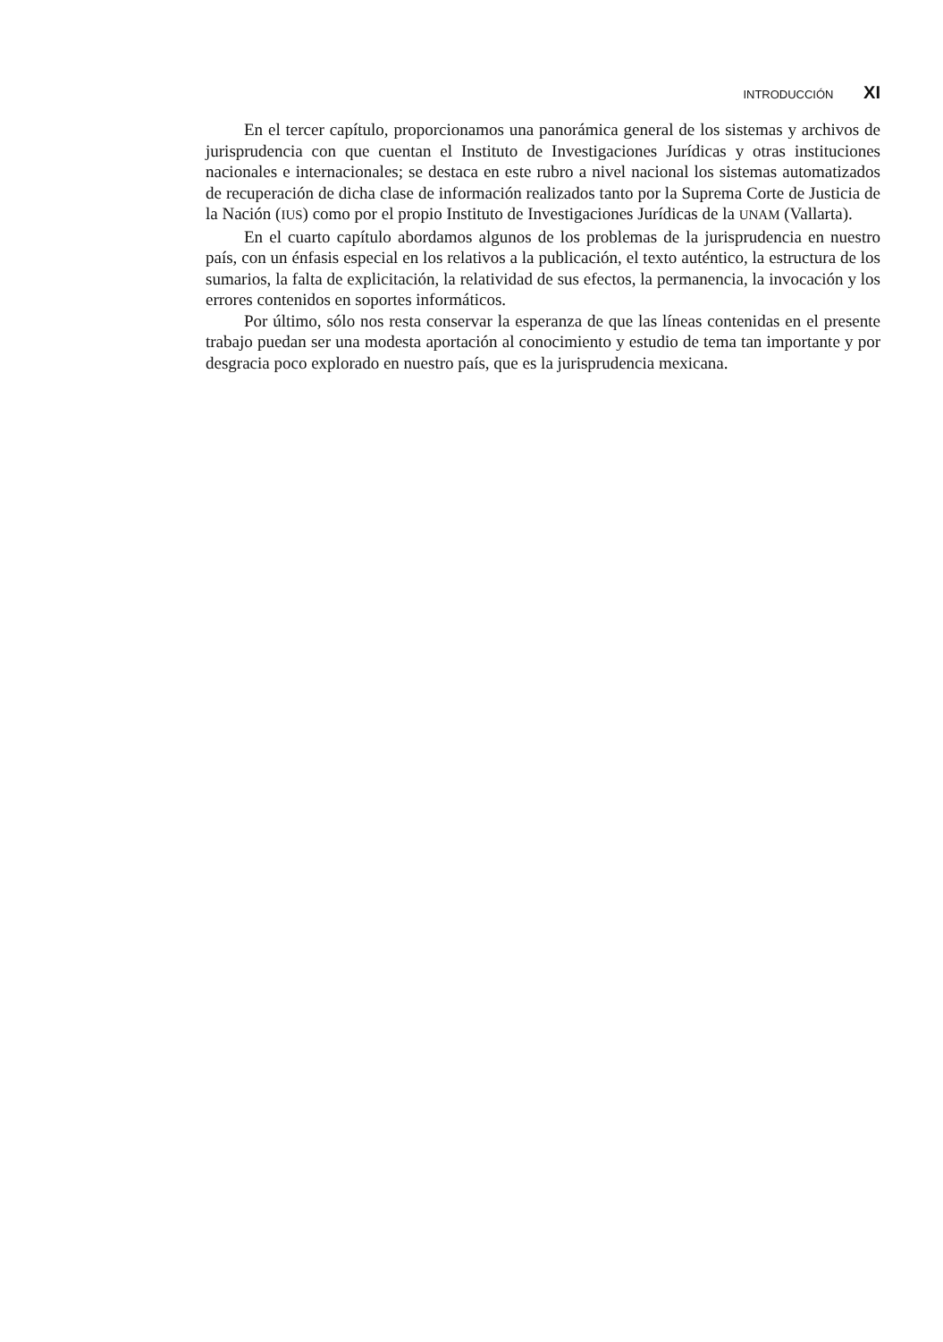INTRODUCCIÓN XI
En el tercer capítulo, proporcionamos una panorámica general de los sistemas y archivos de jurisprudencia con que cuentan el Instituto de Investigaciones Jurídicas y otras instituciones nacionales e internacionales; se destaca en este rubro a nivel nacional los sistemas automatizados de recuperación de dicha clase de información realizados tanto por la Suprema Corte de Justicia de la Nación (IUS) como por el propio Instituto de Investigaciones Jurídicas de la UNAM (Vallarta).
En el cuarto capítulo abordamos algunos de los problemas de la jurisprudencia en nuestro país, con un énfasis especial en los relativos a la publicación, el texto auténtico, la estructura de los sumarios, la falta de explicitación, la relatividad de sus efectos, la permanencia, la invocación y los errores contenidos en soportes informáticos.
Por último, sólo nos resta conservar la esperanza de que las líneas contenidas en el presente trabajo puedan ser una modesta aportación al conocimiento y estudio de tema tan importante y por desgracia poco explorado en nuestro país, que es la jurisprudencia mexicana.